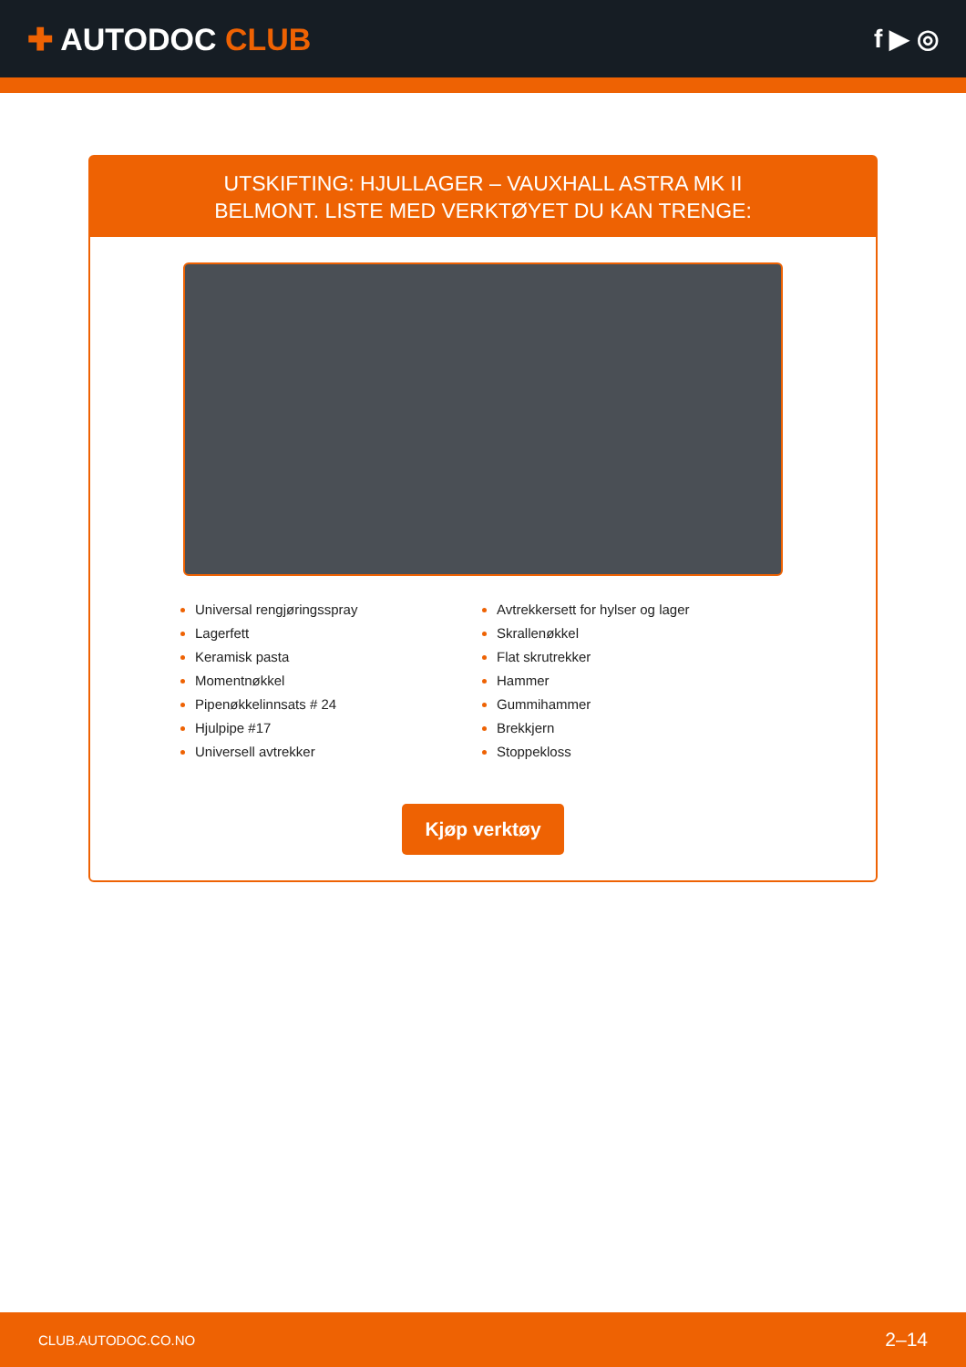✚ AUTODOC CLUB
f ▶ ◎
UTSKIFTING: HJULLAGER – VAUXHALL ASTRA MK II
BELMONT. LISTE MED VERKTØYET DU KAN TRENGE:
Universal rengjøringsspray
Lagerfett
Keramisk pasta
Momentnøkkel
Pipenøkkelinnsats # 24
Hjulpipe #17
Universell avtrekker
Avtrekkersett for hylser og lager
Skrallenøkkel
Flat skrutrekker
Hammer
Gummihammer
Brekkjern
Stoppekloss
Kjøp verktøy
CLUB.AUTODOC.CO.NO 2–14